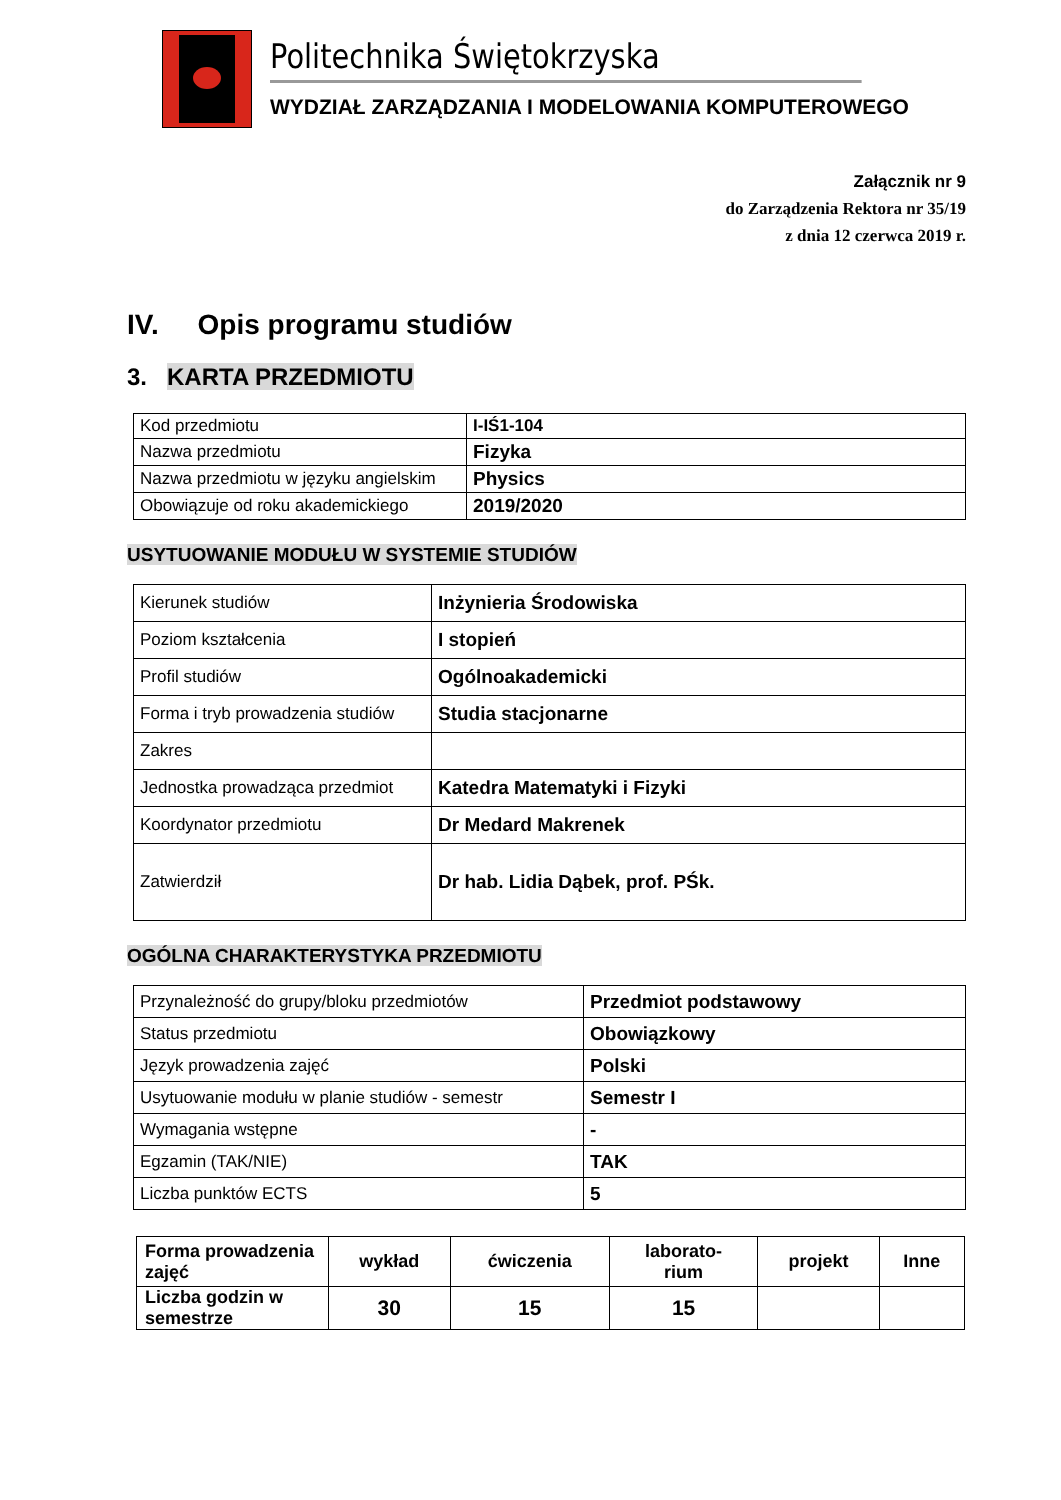Politechnika Świętokrzyska
WYDZIAŁ ZARZĄDZANIA I MODELOWANIA KOMPUTEROWEGO
Załącznik nr 9
do Zarządzenia Rektora nr 35/19
z dnia 12 czerwca 2019 r.
IV. Opis programu studiów
3. KARTA PRZEDMIOTU
| Kod przedmiotu | I-IŚ1-104 |
| Nazwa przedmiotu | Fizyka |
| Nazwa przedmiotu w języku angielskim | Physics |
| Obowiązuje od roku akademickiego | 2019/2020 |
USYTUOWANIE MODUŁU W SYSTEMIE STUDIÓW
| Kierunek studiów | Inżynieria Środowiska |
| Poziom kształcenia | I stopień |
| Profil studiów | Ogólnoakademicki |
| Forma i tryb prowadzenia studiów | Studia stacjonarne |
| Zakres | |
| Jednostka prowadząca przedmiot | Katedra Matematyki i Fizyki |
| Koordynator przedmiotu | Dr Medard Makrenek |
| Zatwierdził | Dr hab. Lidia Dąbek, prof. PŚk. |
OGÓLNA CHARAKTERYSTYKA PRZEDMIOTU
| Przynależność do grupy/bloku przedmiotów | Przedmiot podstawowy |
| Status przedmiotu | Obowiązkowy |
| Język prowadzenia zajęć | Polski |
| Usytuowanie modułu w planie studiów - semestr | Semestr I |
| Wymagania wstępne | - |
| Egzamin (TAK/NIE) | TAK |
| Liczba punktów ECTS | 5 |
| Forma prowadzenia zajęć | wykład | ćwiczenia | laborato- rium | projekt | Inne |
| Liczba godzin w semestrze | 30 | 15 | 15 | | |